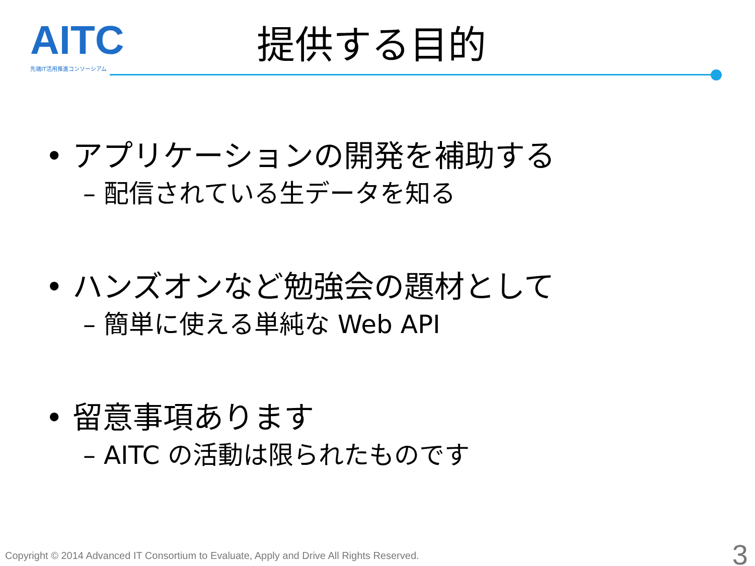AITC 先端IT活用推進コンソーシアム
提供する目的
• アプリケーションの開発を補助する
– 配信されている生データを知る
• ハンズオンなど勉強会の題材として
– 簡単に使える単純な Web API
• 留意事項あります
– AITC の活動は限られたものです
Copyright © 2014 Advanced IT Consortium to Evaluate, Apply and Drive All Rights Reserved.
3